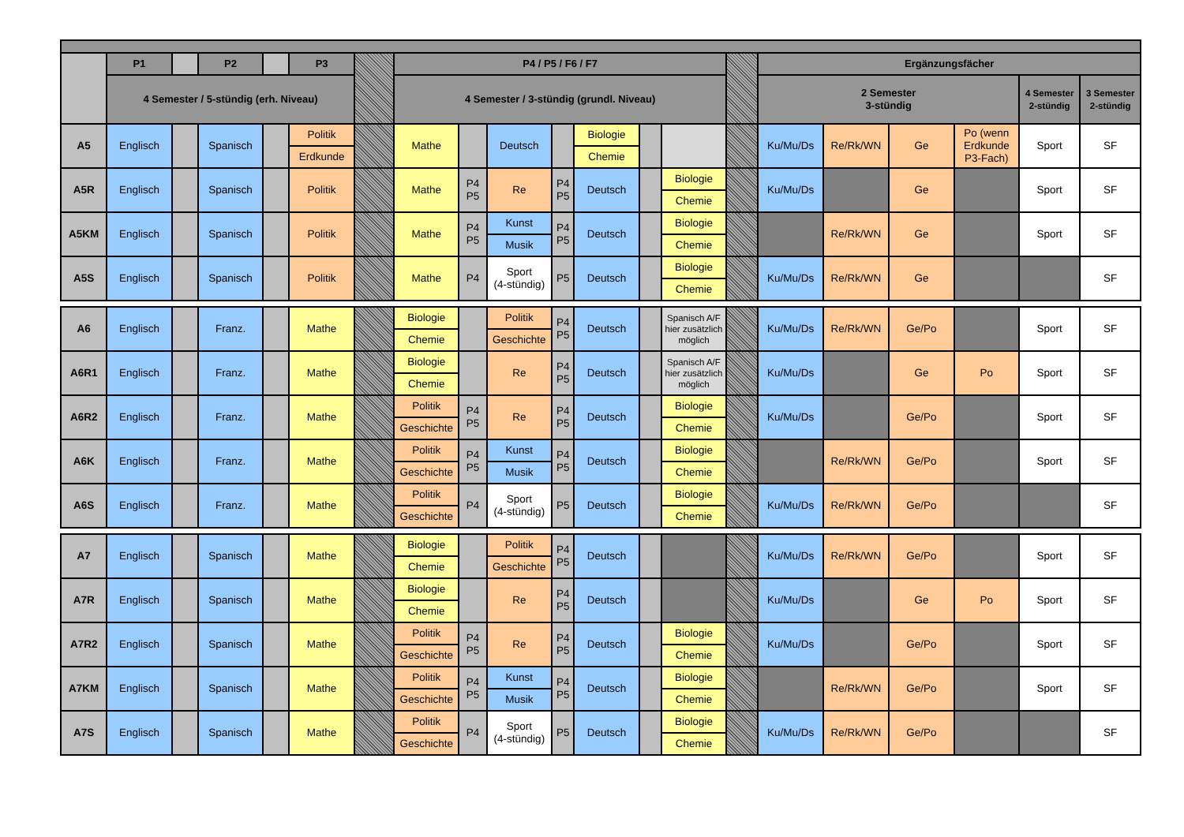| | P1 | | P2 | | P3 | | P4 / P5 / F6 / F7 | | | | | | | | Ergänzungsfächer | | | | | |
| --- | --- | --- | --- | --- | --- | --- | --- | --- | --- | --- | --- | --- | --- | --- | --- | --- | --- | --- | --- | --- |
| | 4 Semester / 5-stündig (erh. Niveau) | | | | | | 4 Semester / 3-stündig (grundl. Niveau) | | | | | | | | 2 Semester 3-stündig | | | | 4 Semester 2-stündig | 3 Semester 2-stündig |
| A5 | Englisch | | Spanisch | | Politik | | Mathe | | Deutsch | | Biologie | | | | Ku/Mu/Ds | Re/Rk/WN | Ge | Po (wenn Erdkunde P3-Fach) | Sport | SF |
| | | | | | Erdkunde | | | | | | Chemie | | | | | | | | | |
| A5R | Englisch | | Spanisch | | Politik | | Mathe | P4 P5 | Re | P4 P5 | Deutsch | | Biologie | | Ku/Mu/Ds | | Ge | | Sport | SF |
| | | | | | | | | | | | | | Chemie | | | | | | | |
| A5KM | Englisch | | Spanisch | | Politik | | Mathe | P4 P5 | Kunst | P4 P5 | Deutsch | | Biologie | | | Re/Rk/WN | Ge | | Sport | SF |
| | | | | | | | | | Musik | | | | Chemie | | | | | | | |
| A5S | Englisch | | Spanisch | | Politik | | Mathe | P4 | Sport (4-stündig) | P5 | Deutsch | | Biologie | | Ku/Mu/Ds | Re/Rk/WN | Ge | | | SF |
| | | | | | | | | | | | | | Chemie | | | | | | | |
| A6 | Englisch | | Franz. | | Mathe | | Biologie | | Politik | P4 P5 | Deutsch | | Spanisch A/F hier zusätzlich möglich | | Ku/Mu/Ds | Re/Rk/WN | Ge/Po | | Sport | SF |
| | | | | | | | Chemie | | Geschichte | | | | | | | | | | | |
| A6R1 | Englisch | | Franz. | | Mathe | | Biologie | | Re | P4 P5 | Deutsch | | Spanisch A/F hier zusätzlich möglich | | Ku/Mu/Ds | | Ge | Po | Sport | SF |
| | | | | | | | Chemie | | | | | | | | | | | | | |
| A6R2 | Englisch | | Franz. | | Mathe | | Politik | P4 P5 | Re | P4 P5 | Deutsch | | Biologie | | Ku/Mu/Ds | | Ge/Po | | Sport | SF |
| | | | | | | | Geschichte | | | | | | Chemie | | | | | | | |
| A6K | Englisch | | Franz. | | Mathe | | Politik | P4 P5 | Kunst | P4 P5 | Deutsch | | Biologie | | | Re/Rk/WN | Ge/Po | | Sport | SF |
| | | | | | | | Geschichte | | Musik | | | | Chemie | | | | | | | |
| A6S | Englisch | | Franz. | | Mathe | | Politik | P4 | Sport (4-stündig) | P5 | Deutsch | | Biologie | | Ku/Mu/Ds | Re/Rk/WN | Ge/Po | | | SF |
| | | | | | | | Geschichte | | | | | | Chemie | | | | | | | |
| A7 | Englisch | | Spanisch | | Mathe | | Biologie | | Politik | P4 P5 | Deutsch | | | | Ku/Mu/Ds | Re/Rk/WN | Ge/Po | | Sport | SF |
| | | | | | | | Chemie | | Geschichte | | | | | | | | | | | |
| A7R | Englisch | | Spanisch | | Mathe | | Biologie | | Re | P4 P5 | Deutsch | | | | Ku/Mu/Ds | | Ge | Po | Sport | SF |
| | | | | | | | Chemie | | | | | | | | | | | | | |
| A7R2 | Englisch | | Spanisch | | Mathe | | Politik | P4 P5 | Re | P4 P5 | Deutsch | | Biologie | | Ku/Mu/Ds | | Ge/Po | | Sport | SF |
| | | | | | | | Geschichte | | | | | | Chemie | | | | | | | |
| A7KM | Englisch | | Spanisch | | Mathe | | Politik | P4 P5 | Kunst | P4 P5 | Deutsch | | Biologie | | | Re/Rk/WN | Ge/Po | | Sport | SF |
| | | | | | | | Geschichte | | Musik | | | | Chemie | | | | | | | |
| A7S | Englisch | | Spanisch | | Mathe | | Politik | P4 | Sport (4-stündig) | P5 | Deutsch | | Biologie | | Ku/Mu/Ds | Re/Rk/WN | Ge/Po | | | SF |
| | | | | | | | Geschichte | | | | | | Chemie | | | | | | | |